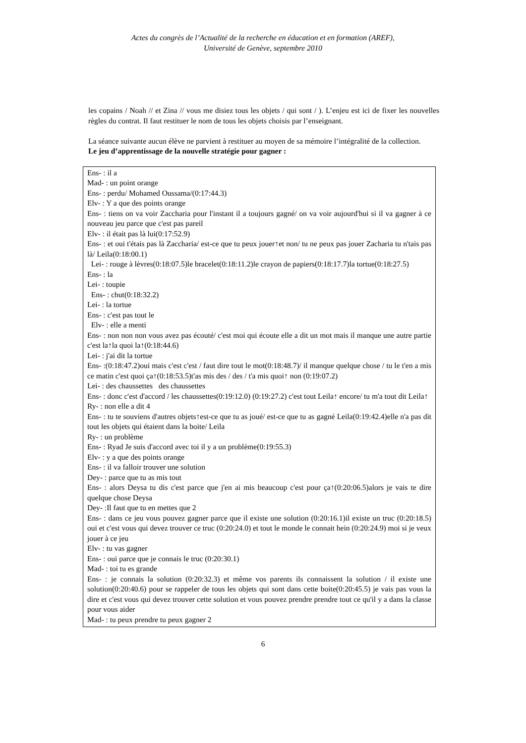Actes du congrès de l’Actualité de la recherche en éducation et en formation (AREF),
Université de Genève, septembre 2010
les copains / Noah // et Zina // vous me disiez tous les objets / qui sont / ). L’enjeu est ici de fixer les nouvelles règles du contrat. Il faut restituer le nom de tous les objets choisis par l’enseignant.
La séance suivante aucun élève ne parvient à restituer au moyen de sa mémoire l’intégralité de la collection.
Le jeu d’apprentissage de la nouvelle stratégie pour gagner :
Ens- : il a
Mad- : un point orange
Ens- : perdu/ Mohamed Oussama/(0:17:44.3)
Elv- : Y a que des points orange
Ens- : tiens on va voir Zaccharia pour l'instant il a toujours gagné/ on va voir aujourd'hui si il va gagner à ce nouveau jeu parce que c'est pas pareil
Elv- : il était pas là lui(0:17:52.9)
Ens- : et oui t'étais pas là Zaccharia/ est-ce que tu peux jouer↑et non/ tu ne peux pas jouer Zacharia tu n'tais pas là/ Leila(0:18:00.1)
Lei- : rouge à lèvres(0:18:07.5)le bracelet(0:18:11.2)le crayon de papiers(0:18:17.7)la tortue(0:18:27.5)
Ens- : la
Lei- : toupie
Ens- : chut(0:18:32.2)
Lei- : la tortue
Ens- : c'est pas tout le
Elv- : elle a menti
Ens- : non non non vous avez pas écouté/ c'est moi qui écoute elle a dit un mot mais il manque une autre partie c'est la↑la quoi la↑(0:18:44.6)
Lei- : j'ai dit la tortue
Ens- :(0:18:47.2)oui mais c'est c'est / faut dire tout le mot(0:18:48.7)/ il manque quelque chose / tu le t'en a mis ce matin c'est quoi ça↑(0:18:53.5)t'as mis des / des / t'a mis quoi↑ non (0:19:07.2)
Lei- : des chaussettes des chaussettes
Ens- : donc c'est d'accord / les chaussettes(0:19:12.0) (0:19:27.2) c'est tout Leila↑ encore/ tu m'a tout dit Leila↑
Ry- : non elle a dit 4
Ens- : tu te souviens d'autres objets↑est-ce que tu as joué/ est-ce que tu as gagné Leila(0:19:42.4)elle n'a pas dit tout les objets qui étaient dans la boite/ Leila
Ry- : un problème
Ens- : Ryad Je suis d'accord avec toi il y a un problème(0:19:55.3)
Elv- : y a que des points orange
Ens- : il va falloir trouver une solution
Dey- : parce que tu as mis tout
Ens- : alors Deysa tu dis c'est parce que j'en ai mis beaucoup c'est pour ça↑(0:20:06.5)alors je vais te dire quelque chose Deysa
Dey- :Il faut que tu en mettes que 2
Ens- : dans ce jeu vous pouvez gagner parce que il existe une solution (0:20:16.1)il existe un truc (0:20:18.5) oui et c'est vous qui devez trouver ce truc (0:20:24.0) et tout le monde le connait hein (0:20:24.9) moi si je veux jouer à ce jeu
Elv- : tu vas gagner
Ens- : oui parce que je connais le truc (0:20:30.1)
Mad- : toi tu es grande
Ens- : je connais la solution (0:20:32.3) et même vos parents ils connaissent la solution / il existe une solution(0:20:40.6) pour se rappeler de tous les objets qui sont dans cette boite(0:20:45.5) je vais pas vous la dire et c'est vous qui devez trouver cette solution et vous pouvez prendre prendre tout ce qu'il y a dans la classe pour vous aider
Mad- : tu peux prendre tu peux gagner 2
6